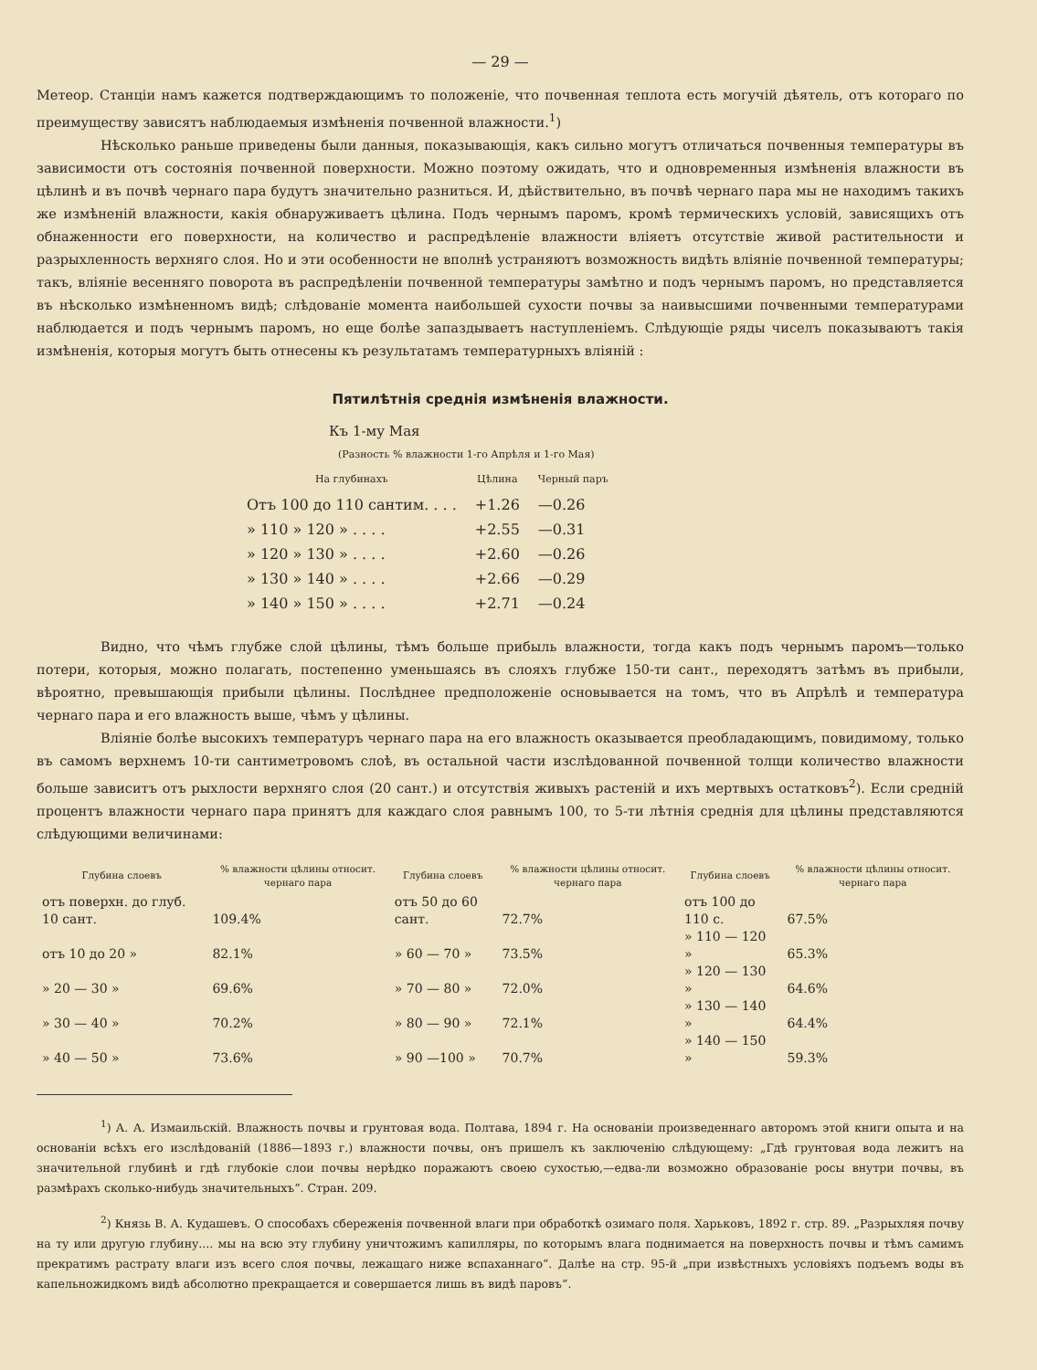— 29 —
Метеор. Станціи намъ кажется подтверждающимъ то положеніе, что почвенная теплота есть могучій дѣятель, отъ котораго по преимуществу зависятъ наблюдаемыя измѣненія почвенной влажности.<sup>1</sup>)
Нѣсколько раньше приведены были данныя, показывающія, какъ сильно могутъ отличаться почвенныя температуры въ зависимости отъ состоянія почвенной поверхности. Можно поэтому ожидать, что и одновременныя измѣненія влажности въ цѣлинѣ и въ почвѣ чернаго пара будутъ значительно разниться. И, дѣйствительно, въ почвѣ чернаго пара мы не находимъ такихъ же измѣненій влажности, какія обнаруживаетъ цѣлина. Подъ чернымъ паромъ, кромѣ термическихъ условій, зависящихъ отъ обнаженности его поверхности, на количество и распредѣленіе влажности вліяетъ отсутствіе живой растительности и разрыхленность верхняго слоя. Но и эти особенности не вполнѣ устраняютъ возможность видѣть вліяніе почвенной температуры; такъ, вліяніе весенняго поворота въ распредѣленіи почвенной температуры замѣтно и подъ чернымъ паромъ, но представляется въ нѣсколько измѣненномъ видѣ; слѣдованіе момента наибольшей сухости почвы за наивысшими почвенными температурами наблюдается и подъ чернымъ паромъ, но еще болѣе запаздываетъ наступленіемъ. Слѣдующіе ряды чиселъ показываютъ такія измѣненія, которыя могутъ быть отнесены къ результатамъ температурныхъ вліяній :
Пятилѣтнія среднія измѣненія влажности.
Къ 1-му Мая
(Разность % влажности 1-го Апрѣля и 1-го Мая)
| На глубинахъ | Цѣлина | Черный паръ |
| --- | --- | --- |
| Отъ 100 до 110 сантим. . . . | +1.26 | —0.26 |
| » 110 » 120 » . . . . | +2.55 | —0.31 |
| » 120 » 130 » . . . . | +2.60 | —0.26 |
| » 130 » 140 » . . . . | +2.66 | —0.29 |
| » 140 » 150 » . . . . | +2.71 | —0.24 |
Видно, что чѣмъ глубже слой цѣлины, тѣмъ больше прибыль влажности, тогда какъ подъ чернымъ паромъ—только потери, которыя, можно полагать, постепенно уменьшаясь въ слояхъ глубже 150-ти сант., переходятъ затѣмъ въ прибыли, вѣроятно, превышающія прибыли цѣлины. Послѣднее предположеніе основывается на томъ, что въ Апрѣлѣ и температура чернаго пара и его влажность выше, чѣмъ у цѣлины.
Вліяніе болѣе высокихъ температуръ чернаго пара на его влажность оказывается преобладающимъ, повидимому, только въ самомъ верхнемъ 10-ти сантиметровомъ слоѣ, въ остальной части изслѣдованной почвенной толщи количество влажности больше зависитъ отъ рыхлости верхняго слоя (20 сант.) и отсутствія живыхъ растеній и ихъ мертвыхъ остатковъ<sup>2</sup>). Если средній процентъ влажности чернаго пара принятъ для каждаго слоя равнымъ 100, то 5-ти лѣтнія среднія для цѣлины представляются слѣдующими величинами:
| Глубина слоевъ | % влажности цѣлины относит. чернаго пара | Глубина слоевъ | % влажности цѣлины относит. чернаго пара | Глубина слоевъ | % влажности цѣлины относит. чернаго пара |
| --- | --- | --- | --- | --- | --- |
| отъ поверхн. до глуб. 10 сант. | 109.4% | отъ 50 до 60 сант. | 72.7% | отъ 100 до 110 с. | 67.5% |
| отъ 10 до 20 » | 82.1% | » 60 — 70 » | 73.5% | » 110 — 120 » | 65.3% |
| » 20 — 30 » | 69.6% | » 70 — 80 » | 72.0% | » 120 — 130 » | 64.6% |
| » 30 — 40 » | 70.2% | » 80 — 90 » | 72.1% | » 130 — 140 » | 64.4% |
| » 40 — 50 » | 73.6% | » 90 —100 » | 70.7% | » 140 — 150 » | 59.3% |
<sup>1</sup>) А. А. Измаильскій. Влажность почвы и грунтовая вода. Полтава, 1894 г. На основаніи произведеннаго авторомъ этой книги опыта и на основаніи всѣхъ его изслѣдованій (1886—1893 г.) влажности почвы, онъ пришелъ къ заключенію слѣдующему: „Гдѣ грунтовая вода лежитъ на значительной глубинѣ и гдѣ глубокіе слои почвы нерѣдко поражаютъ своею сухостью,—едва-ли возможно образованіе росы внутри почвы, въ размѣрахъ сколько-нибудь значительныхъ“. Стран. 209.
<sup>2</sup>) Князь В. А. Кудашевъ. О способахъ сбереженія почвенной влаги при обработкѣ озимаго поля. Харьковъ, 1892 г. стр. 89. „Разрыхляя почву на ту или другую глубину.... мы на всю эту глубину уничтожимъ капилляры, по которымъ влага поднимается на поверхность почвы и тѣмъ самимъ прекратимъ растрату влаги изъ всего слоя почвы, лежащаго ниже вспаханнаго“. Далѣе на стр. 95-й „при извѣстныхъ условіяхъ подъемъ воды въ капельножидкомъ видѣ абсолютно прекращается и совершается лишь въ видѣ паровъ“.